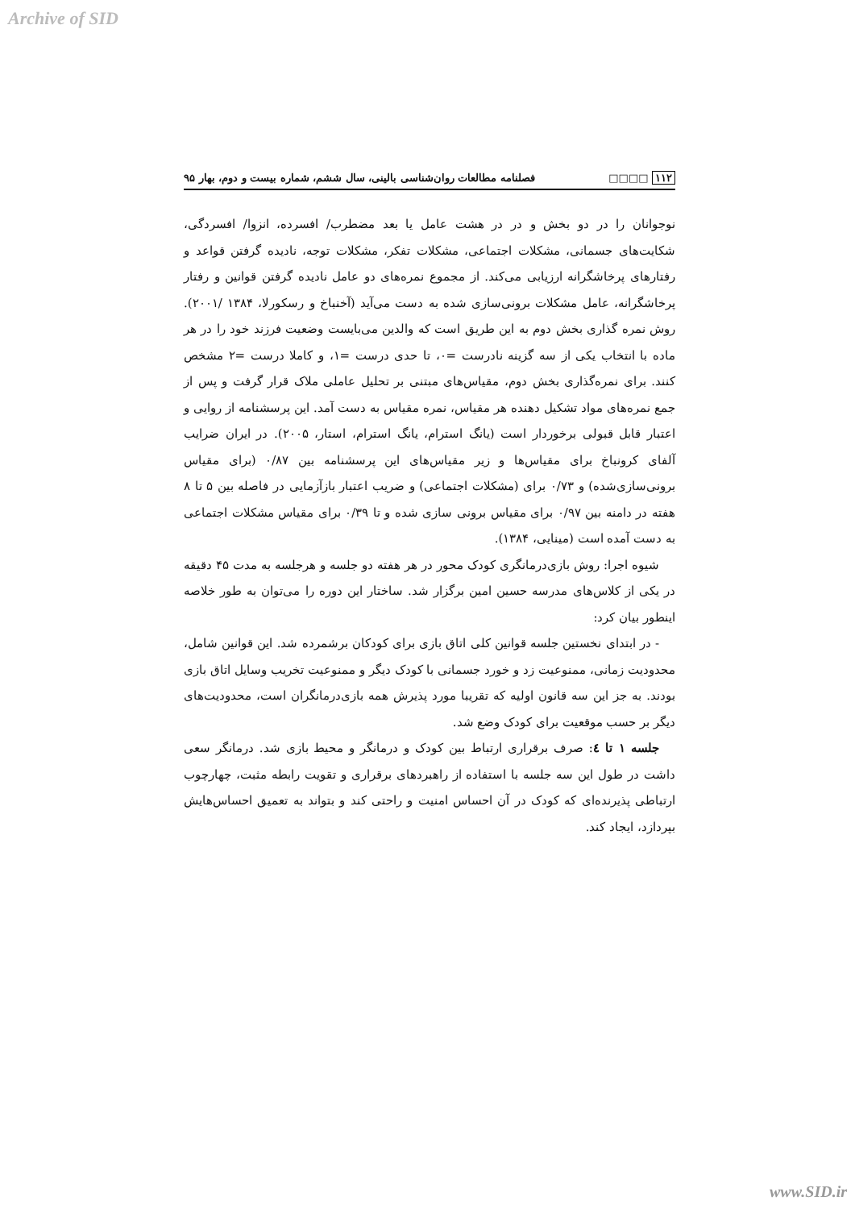Archive of SID
۱۱۲ □□□□ فصلنامه مطالعات روان‌شناسی بالینی، سال ششم، شماره بیست و دوم، بهار ۹۵
نوجوانان را در دو بخش و در در هشت عامل یا بعد مضطرب/ افسرده، انزوا/ افسردگی، شکایت‌های جسمانی، مشکلات اجتماعی، مشکلات تفکر، مشکلات توجه، نادیده گرفتن قواعد و رفتارهای پرخاشگرانه ارزیابی می‌کند. از مجموع نمره‌های دو عامل نادیده گرفتن قوانین و رفتار پرخاشگرانه، عامل مشکلات برونی‌سازی شده به دست می‌آید (آخنباخ و رسکورلا، ۱۳۸۴ /۲۰۰۱). روش نمره گذاری بخش دوم به این طریق است که والدین می‌بایست وضعیت فرزند خود را در هر ماده با انتخاب یکی از سه گزینه نادرست =۰، تا حدی درست =۱، و کاملا درست =۲ مشخص کنند. برای نمره‌گذاری بخش دوم، مقیاس‌های مبتنی بر تحلیل عاملی ملاک قرار گرفت و پس از جمع نمره‌های مواد تشکیل دهنده هر مقیاس، نمره مقیاس به دست آمد. این پرسشنامه از روایی و اعتبار قابل قبولی برخوردار است (یانگ استرام، یانگ استرام، استار، ۲۰۰۵). در ایران ضرایب آلفای کرونباخ برای مقیاس‌ها و زیر مقیاس‌های این پرسشنامه بین ۰/۸۷ (برای مقیاس برونی‌سازی‌شده) و ۰/۷۳ برای (مشکلات اجتماعی) و ضریب اعتبار بازآزمایی در فاصله بین ۵ تا ۸ هفته در دامنه بین ۰/۹۷ برای مقیاس برونی سازی شده و تا ۰/۳۹ برای مقیاس مشکلات اجتماعی به دست آمده است (مینایی، ۱۳۸۴).
شیوه اجرا: روش بازی‌درمانگری کودک محور در هر هفته دو جلسه و هرجلسه به مدت ۴۵ دقیقه در یکی از کلاس‌های مدرسه حسین امین برگزار شد. ساختار این دوره را می‌توان به طور خلاصه اینطور بیان کرد:
- در ابتدای نخستین جلسه قوانین کلی اتاق بازی برای کودکان برشمرده شد. این قوانین شامل، محدودیت زمانی، ممنوعیت زد و خورد جسمانی با کودک دیگر و ممنوعیت تخریب وسایل اتاق بازی بودند. به جز این سه قانون اولیه که تقریبا مورد پذیرش همه بازی‌درمانگران است، محدودیت‌های دیگر بر حسب موقعیت برای کودک وضع شد.
جلسه ۱ تا ٤: صرف برقراری ارتباط بین کودک و درمانگر و محیط بازی شد. درمانگر سعی داشت در طول این سه جلسه با استفاده از راهبردهای برقراری و تقویت رابطه مثبت، چهارچوب ارتباطی پذیرنده‌ای که کودک در آن احساس امنیت و راحتی کند و بتواند به تعمیق احساس‌هایش بپردازد، ایجاد کند.
www.SID.ir